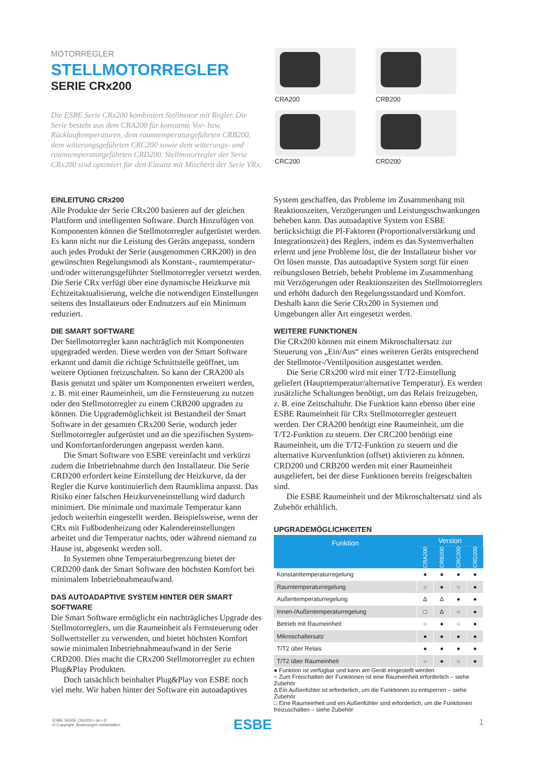MOTORREGLER
STELLMOTORREGLER
SERIE CRx200
Die ESBE Serie CRx200 kombiniert Stellmotor mit Regler. Die Serie besteht aus dem CRA200 für konstante Vor- bzw. Rücklauftemperaturen, dem raumtemperaturgeführten CRB200, dem witterungsgeführten CRC200 sowie dem witterungs- und raumtemperaturgeführten CRD200. Stellmotorregler der Serie CRx200 sind optimiert für den Einsatz mit Mischern der Serie VRx.
CRA200
CRB200
CRC200
CRD200
EINLEITUNG CRx200
Alle Produkte der Serie CRx200 basieren auf der gleichen Plattform und intelligenten Software. Durch Hinzufügen von Komponenten können die Stellmotorregler aufgerüstet werden. Es kann nicht nur die Leistung des Geräts angepasst, sondern auch jedes Produkt der Serie (ausgenommen CRK200) in den gewünschten Regelungsmodi als Konstant-, raumtemperatur- und/oder witterungsgeführter Stellmotorregler versetzt werden. Die Serie CRx verfügt über eine dynamische Heizkurve mit Echtzeitaktualisierung, welche die notwendigen Einstellungen seitens des Installateurs oder Endnutzers auf ein Minimum reduziert.
DIE SMART SOFTWARE
Der Stellmotorregler kann nachträglich mit Komponenten upgegraded werden. Diese werden von der Smart Software erkannt und damit die richtige Schnittstelle geöffnet, um weitere Optionen freizuschalten. So kann der CRA200 als Basis genutzt und später um Komponenten erweitert werden, z. B. mit einer Raumeinheit, um die Fernsteuerung zu nutzen oder den Stellmotorregler zu einem CRB200 upgraden zu können. Die Upgrademöglichkeit ist Bestandteil der Smart Software in der gesamten CRx200 Serie, wodurch jeder Stellmotorregler aufgerüstet und an die spezifischen System- und Komfortanforderungen angepasst werden kann.
Die Smart Software von ESBE vereinfacht und verkürzt zudem die Inbetriebnahme durch den Installateur. Die Serie CRD200 erfordert keine Einstellung der Heizkurve, da der Regler die Kurve kontinuierlich dem Raumklima anpasst. Das Risiko einer falschen Heizkurveneinstellung wird dadurch minimiert. Die minimale und maximale Temperatur kann jedoch weiterhin eingestellt werden. Beispielsweise, wenn der CRx mit Fußbodenheizung oder Kalendereinstellungen arbeitet und die Temperatur nachts, oder während niemand zu Hause ist, abgesenkt werden soll.
In Systemen ohne Temperaturbegrenzung bietet der CRD200 dank der Smart Software den höchsten Komfort bei minimalem Inbetriebnahmeaufwand.
DAS AUTOADAPTIVE SYSTEM HINTER DER SMART SOFTWARE
Die Smart Software ermöglicht ein nachträgliches Upgrade des Stellmotorreglers, um die Raumeinheit als Fernsteuerung oder Sollwertsteller zu verwenden, und bietet höchsten Komfort sowie minimalen Inbetriebnahmeaufwand in der Serie CRD200. Dies macht die CRx200 Stellmotorregler zu echten Plug&Play Produkten.
Doch tatsächlich beinhaltet Plug&Play von ESBE noch viel mehr. Wir haben hinter der Software ein autoadaptives
System geschaffen, das Probleme im Zusammenhang mit Reaktionszeiten, Verzögerungen und Leistungsschwankungen beheben kann. Das autoadaptive System von ESBE berücksichtigt die PI-Faktoren (Proportionalverstärkung und Integrationszeit) des Reglers, indem es das Systemverhalten erlernt und jene Probleme löst, die der Installateur bisher vor Ort lösen musste. Das autoadaptive System sorgt für einen reibungslosen Betrieb, behebt Probleme im Zusammenhang mit Verzögerungen oder Reaktionszeiten des Stellmotorreglers und erhöht dadurch den Regelungsstandard und Komfort. Deshalb kann die Serie CRx200 in Systemen und Umgebungen aller Art eingesetzt werden.
WEITERE FUNKTIONEN
Die CRx200 können mit einem Mikroschaltersatz zur Steuerung von „Ein/Aus“ eines weiteren Geräts entsprechend der Stellmotor-/Ventilposition ausgestattet werden.
Die Serie CRx200 wird mit einer T/T2-Einstellung geliefert (Haupttemperatur/alternative Temperatur). Es werden zusätzliche Schaltungen benötigt, um das Relais freizugeben, z. B. eine Zeitschaltuhr. Die Funktion kann ebenso über eine ESBE Raumeinheit für CRx Stellmotorregler gesteuert werden. Der CRA200 benötigt eine Raumeinheit, um die T/T2-Funktion zu steuern. Der CRC200 benötigt eine Raumeinheit, um die T/T2-Funktion zu steuern und die alternative Kurvenfunktion (offset) aktivieren zu können. CRD200 und CRB200 werden mit einer Raumeinheit ausgeliefert, bei der diese Funktionen bereits freigeschalten sind.
Die ESBE Raumeinheit und der Mikroschaltersatz sind als Zubehör erhältlich.
UPGRADEMÖGLICHKEITEN
| Funktion | Version | | | |
| --- | --- | --- | --- | --- |
| | CRA200 | CRB200 | CRC200 | CRD200 |
| Konstanttemperaturregelung | ● | ● | ● | ● |
| Raumtemperaturregelung | ○ | ● | ○ | ● |
| Außentemperaturregelung | Δ | Δ | ● | ● |
| Innen-/Außentemperaturregelung | □ | Δ | ○ | ● |
| Betrieb mit Raumeinheit | ○ | ● | ○ | ● |
| Mikroschaltersatz | ● | ● | ● | ● |
| T/T2 über Relais | ● | ● | ● | ● |
| T/T2 über Raumeinheit | ○ | ● | ○ | ● |
● Funktion ist verfügbar und kann am Gerät eingestellt werden
○ Zum Freischalten der Funktionen ist eine Raumeinheit erforderlich – siehe Zubehör
Δ Ein Außenfühler ist erforderlich, um die Funktionen zu entsperren – siehe Zubehör
□ Eine Raumeinheit und ein Außenfühler sind erforderlich, um die Funktionen freizuschalten – siehe Zubehör
ESBE SERIE CRx200 • de • D
© Copyright. Änderungen vorbehalten.
ESBE 1